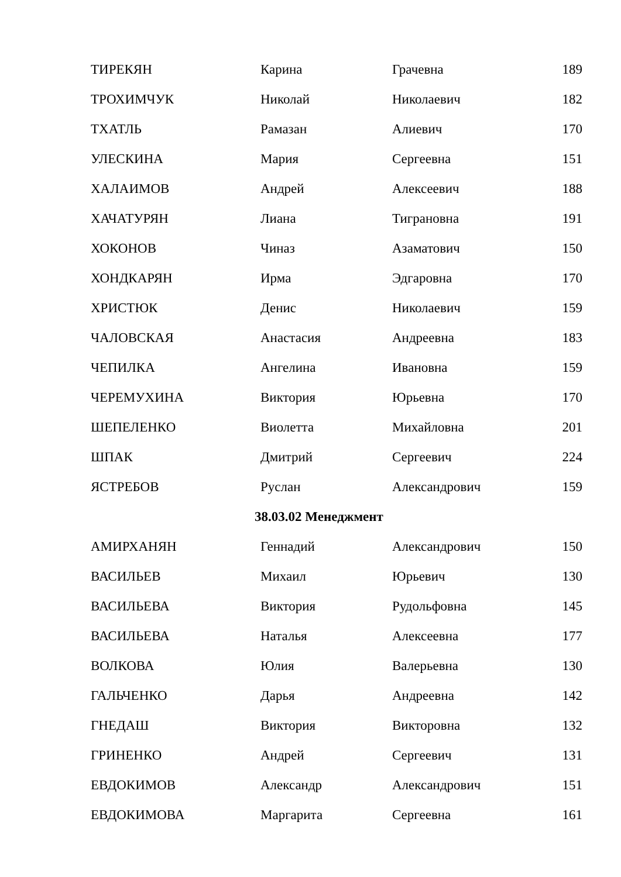| ТИРЕКЯН | Карина | Грачевна | 189 |
| ТРОХИМЧУК | Николай | Николаевич | 182 |
| ТХАТЛЬ | Рамазан | Алиевич | 170 |
| УЛЕСКИНА | Мария | Сергеевна | 151 |
| ХАЛАИМОВ | Андрей | Алексеевич | 188 |
| ХАЧАТУРЯН | Лиана | Тиграновна | 191 |
| ХОКОНОВ | Чиназ | Азаматович | 150 |
| ХОНДКАРЯН | Ирма | Эдгаровна | 170 |
| ХРИСТЮК | Денис | Николаевич | 159 |
| ЧАЛОВСКАЯ | Анастасия | Андреевна | 183 |
| ЧЕПИЛКА | Ангелина | Ивановна | 159 |
| ЧЕРЕМУХИНА | Виктория | Юрьевна | 170 |
| ШЕПЕЛЕНКО | Виолетта | Михайловна | 201 |
| ШПАК | Дмитрий | Сергеевич | 224 |
| ЯСТРЕБОВ | Руслан | Александрович | 159 |
| 38.03.02 Менеджмент | | | |
| АМИРХАНЯН | Геннадий | Александрович | 150 |
| ВАСИЛЬЕВ | Михаил | Юрьевич | 130 |
| ВАСИЛЬЕВА | Виктория | Рудольфовна | 145 |
| ВАСИЛЬЕВА | Наталья | Алексеевна | 177 |
| ВОЛКОВА | Юлия | Валерьевна | 130 |
| ГАЛЬЧЕНКО | Дарья | Андреевна | 142 |
| ГНЕДАШ | Виктория | Викторовна | 132 |
| ГРИНЕНКО | Андрей | Сергеевич | 131 |
| ЕВДОКИМОВ | Александр | Александрович | 151 |
| ЕВДОКИМОВА | Маргарита | Сергеевна | 161 |